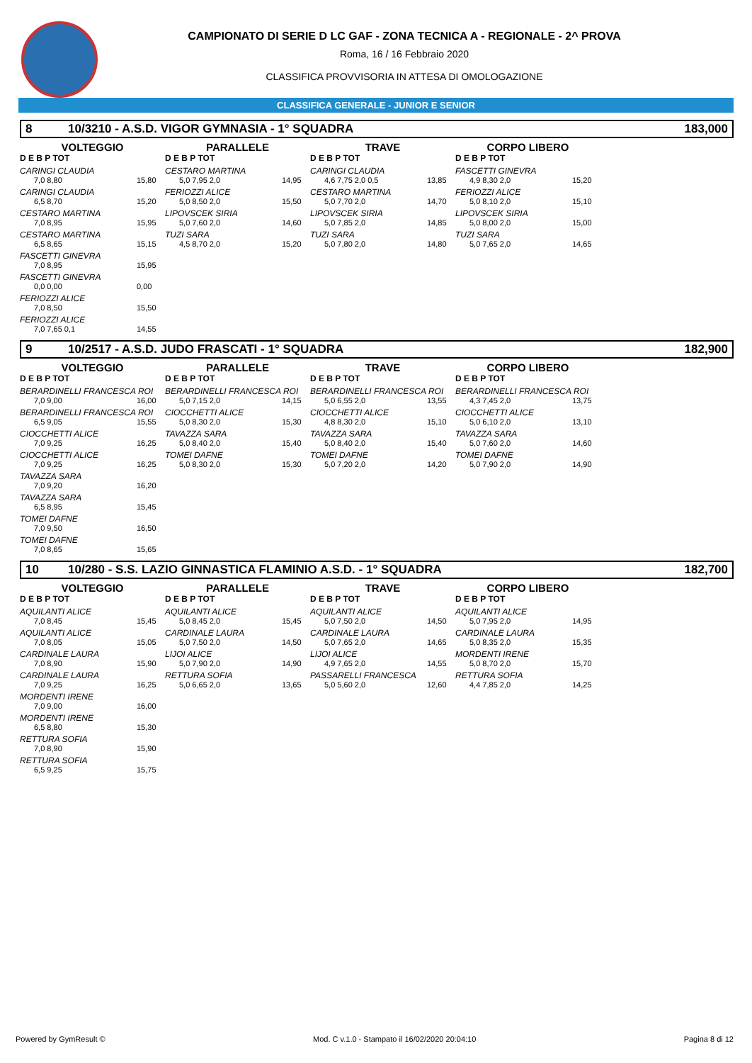CAMPIONATO DI SERIE D LC GAF - ZONA TECNICA A - REGIONALE - 2^ PROVA
Roma, 16 / 16 Febbraio 2020
CLASSIFICA PROVVISORIA IN ATTESA DI OMOLOGAZIONE
CLASSIFICA GENERALE - JUNIOR E SENIOR
8 10/3210 - A.S.D. VIGOR GYMNASIA - 1° SQUADRA 183,000
VOLTEGGIO
D E B P TOT
CARINGI CLAUDIA
7,0 8,80 15,80
CARINGI CLAUDIA
6,5 8,70 15,20
CESTARO MARTINA
7,0 8,95 15,95
CESTARO MARTINA
6,5 8,65 15,15
FASCETTI GINEVRA
7,0 8,95 15,95
FASCETTI GINEVRA
0,0 0,00 0,00
FERIOZZI ALICE
7,0 8,50 15,50
FERIOZZI ALICE
7,0 7,65 0,1 14,55
PARALLELE
D E B P TOT
CESTARO MARTINA
5,0 7,95 2,0 14,95
FERIOZZI ALICE
5,0 8,50 2,0 15,50
LIPOVSCEK SIRIA
5,0 7,60 2,0 14,60
TUZI SARA
4,5 8,70 2,0 15,20
TRAVE
D E B P TOT
CARINGI CLAUDIA
4,6 7,75 2,0 0,5 13,85
CESTARO MARTINA
5,0 7,70 2,0 14,70
LIPOVSCEK SIRIA
5,0 7,85 2,0 14,85
TUZI SARA
5,0 7,80 2,0 14,80
CORPO LIBERO
D E B P TOT
FASCETTI GINEVRA
4,9 8,30 2,0 15,20
FERIOZZI ALICE
5,0 8,10 2,0 15,10
LIPOVSCEK SIRIA
5,0 8,00 2,0 15,00
TUZI SARA
5,0 7,65 2,0 14,65
9 10/2517 - A.S.D. JUDO FRASCATI - 1° SQUADRA 182,900
VOLTEGGIO
D E B P TOT
BERARDINELLI FRANCESCA ROI
7,0 9,00 16,00
BERARDINELLI FRANCESCA ROI
6,5 9,05 15,55
CIOCCHETTI ALICE
7,0 9,25 16,25
CIOCCHETTI ALICE
7,0 9,25 16,25
TAVAZZA SARA
7,0 9,20 16,20
TAVAZZA SARA
6,5 8,95 15,45
TOMEI DAFNE
7,0 9,50 16,50
TOMEI DAFNE
7,0 8,65 15,65
PARALLELE
D E B P TOT
BERARDINELLI FRANCESCA ROI
5,0 7,15 2,0 14,15
CIOCCHETTI ALICE
5,0 8,30 2,0 15,30
TAVAZZA SARA
5,0 8,40 2,0 15,40
TOMEI DAFNE
5,0 8,30 2,0 15,30
TRAVE
D E B P TOT
BERARDINELLI FRANCESCA ROI
5,0 6,55 2,0 13,55
CIOCCHETTI ALICE
4,8 8,30 2,0 15,10
TAVAZZA SARA
5,0 8,40 2,0 15,40
TOMEI DAFNE
5,0 7,20 2,0 14,20
CORPO LIBERO
D E B P TOT
BERARDINELLI FRANCESCA ROI
4,3 7,45 2,0 13,75
CIOCCHETTI ALICE
5,0 6,10 2,0 13,10
TAVAZZA SARA
5,0 7,60 2,0 14,60
TOMEI DAFNE
5,0 7,90 2,0 14,90
10 10/280 - S.S. LAZIO GINNASTICA FLAMINIO A.S.D. - 1° SQUADRA 182,700
VOLTEGGIO
D E B P TOT
AQUILANTI ALICE
7,0 8,45 15,45
AQUILANTI ALICE
7,0 8,05 15,05
CARDINALE LAURA
7,0 8,90 15,90
CARDINALE LAURA
7,0 9,25 16,25
MORDENTI IRENE
7,0 9,00 16,00
MORDENTI IRENE
6,5 8,80 15,30
RETTURA SOFIA
7,0 8,90 15,90
RETTURA SOFIA
6,5 9,25 15,75
PARALLELE
D E B P TOT
AQUILANTI ALICE
5,0 8,45 2,0 15,45
CARDINALE LAURA
5,0 7,50 2,0 14,50
LIJOI ALICE
5,0 7,90 2,0 14,90
RETTURA SOFIA
5,0 6,65 2,0 13,65
TRAVE
D E B P TOT
AQUILANTI ALICE
5,0 7,50 2,0 14,50
CARDINALE LAURA
5,0 7,65 2,0 14,65
LIJOI ALICE
4,9 7,65 2,0 14,55
PASSARELLI FRANCESCA
5,0 5,60 2,0 12,60
CORPO LIBERO
D E B P TOT
AQUILANTI ALICE
5,0 7,95 2,0 14,95
CARDINALE LAURA
5,0 8,35 2,0 15,35
MORDENTI IRENE
5,0 8,70 2,0 15,70
RETTURA SOFIA
4,4 7,85 2,0 14,25
Powered by GymResult © Mod. C v.1.0 - Stampato il 16/02/2020 20:04:10 Pagina 8 di 12